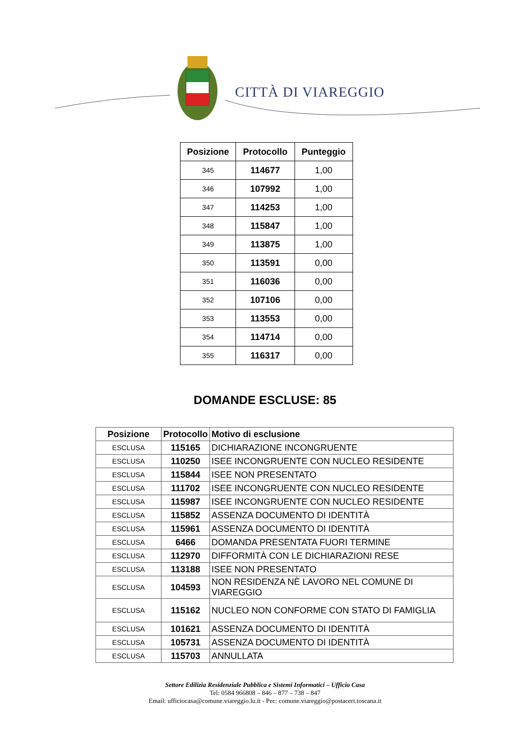CITTÀ DI VIAREGGIO
| Posizione | Protocollo | Punteggio |
| --- | --- | --- |
| 345 | 114677 | 1,00 |
| 346 | 107992 | 1,00 |
| 347 | 114253 | 1,00 |
| 348 | 115847 | 1,00 |
| 349 | 113875 | 1,00 |
| 350 | 113591 | 0,00 |
| 351 | 116036 | 0,00 |
| 352 | 107106 | 0,00 |
| 353 | 113553 | 0,00 |
| 354 | 114714 | 0,00 |
| 355 | 116317 | 0,00 |
DOMANDE ESCLUSE: 85
| Posizione | Protocollo | Motivo di esclusione |
| --- | --- | --- |
| ESCLUSA | 115165 | DICHIARAZIONE INCONGRUENTE |
| ESCLUSA | 110250 | ISEE INCONGRUENTE CON NUCLEO RESIDENTE |
| ESCLUSA | 115844 | ISEE NON PRESENTATO |
| ESCLUSA | 111702 | ISEE INCONGRUENTE CON NUCLEO RESIDENTE |
| ESCLUSA | 115987 | ISEE INCONGRUENTE CON NUCLEO RESIDENTE |
| ESCLUSA | 115852 | ASSENZA DOCUMENTO DI IDENTITÀ |
| ESCLUSA | 115961 | ASSENZA DOCUMENTO DI IDENTITÀ |
| ESCLUSA | 6466 | DOMANDA PRESENTATA FUORI TERMINE |
| ESCLUSA | 112970 | DIFFORMITÀ CON LE DICHIARAZIONI RESE |
| ESCLUSA | 113188 | ISEE NON PRESENTATO |
| ESCLUSA | 104593 | NON RESIDENZA NÈ LAVORO NEL COMUNE DI VIAREGGIO |
| ESCLUSA | 115162 | NUCLEO NON CONFORME CON STATO DI FAMIGLIA |
| ESCLUSA | 101621 | ASSENZA DOCUMENTO DI IDENTITÀ |
| ESCLUSA | 105731 | ASSENZA DOCUMENTO DI IDENTITÀ |
| ESCLUSA | 115703 | ANNULLATA |
Settore Edilizia Residenziale Pubblica e Sistemi Informatici – Ufficio Casa
Tel: 0584 966808 – 846 – 877 – 738 – 847
Email: ufficiocasa@comune.viareggio.lu.it - Pec: comune.viareggio@postacert.toscana.it